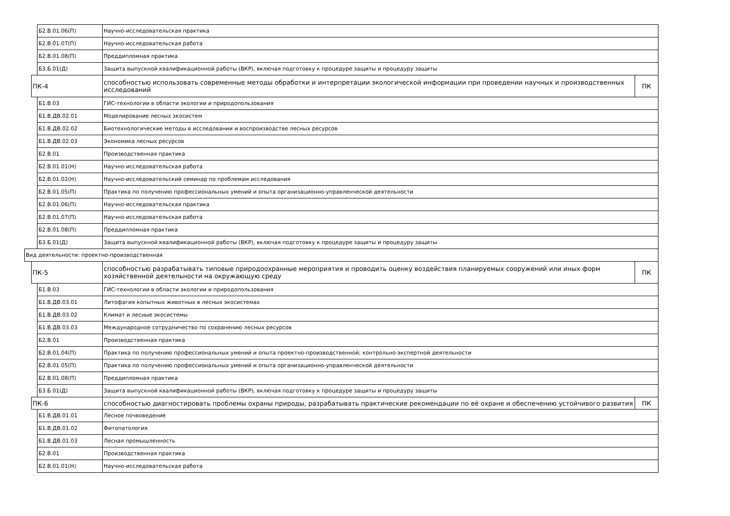| | | Б2.В.01.06(П) | Научно-исследовательская практика | |
| | | Б2.В.01.07(П) | Научно-исследовательская работа | |
| | | Б2.В.01.08(П) | Преддипломная практика | |
| | | Б3.Б.01(Д) | Защита выпускной квалификационной работы (ВКР), включая подготовку к процедуре защиты и процедуру защиты | |
| | ПК-4 | | способностью использовать современные методы обработки и интерпретации экологической информации при проведении научных и производственных исследований | ПК |
| | | Б1.В.03 | ГИС-технологии в области экологии и природопользования | |
| | | Б1.В.ДВ.02.01 | Моделирование лесных экосистем | |
| | | Б1.В.ДВ.02.02 | Биотехнологические методы в исследовании и воспроизводстве лесных ресурсов | |
| | | Б1.В.ДВ.02.03 | Экономика лесных ресурсов | |
| | | Б2.В.01 | Производственная практика | |
| | | Б2.В.01.01(Н) | Научно-исследовательская работа | |
| | | Б2.В.01.02(Н) | Научно-исследовательский семинар по проблемам исследования | |
| | | Б2.В.01.05(П) | Практика по получению профессиональных умений и опыта организационно-управленческой деятельности | |
| | | Б2.В.01.06(П) | Научно-исследовательская практика | |
| | | Б2.В.01.07(П) | Научно-исследовательская работа | |
| | | Б2.В.01.08(П) | Преддипломная практика | |
| | | Б3.Б.01(Д) | Защита выпускной квалификационной работы (ВКР), включая подготовку к процедуре защиты и процедуру защиты | |
| Вид деятельности: проектно-производственная | | | | |
| | ПК-5 | | способностью разрабатывать типовые природоохранные мероприятия и проводить оценку воздействия планируемых сооружений или иных форм хозяйственной деятельности на окружающую среду | ПК |
| | | Б1.В.03 | ГИС-технологии в области экологии и природопользования | |
| | | Б1.В.ДВ.03.01 | Литофагия копытных животных в лесных экосистемах | |
| | | Б1.В.ДВ.03.02 | Климат и лесные экосистемы | |
| | | Б1.В.ДВ.03.03 | Международное сотрудничество по сохранению лесных ресурсов | |
| | | Б2.В.01 | Производственная практика | |
| | | Б2.В.01.04(П) | Практика по получению профессиональных умений и опыта проектно-производственной; контрольно-экспертной деятельности | |
| | | Б2.В.01.05(П) | Практика по получению профессиональных умений и опыта организационно-управленческой деятельности | |
| | | Б2.В.01.08(П) | Преддипломная практика | |
| | | Б3.Б.01(Д) | Защита выпускной квалификационной работы (ВКР), включая подготовку к процедуре защиты и процедуру защиты | |
| | ПК-6 | | способностью диагностировать проблемы охраны природы, разрабатывать практические рекомендации по её охране и обеспечению устойчивого развития | ПК |
| | | Б1.В.ДВ.01.01 | Лесное почвоведение | |
| | | Б1.В.ДВ.01.02 | Фитопатология | |
| | | Б1.В.ДВ.01.03 | Лесная промышленность | |
| | | Б2.В.01 | Производственная практика | |
| | | Б2.В.01.01(Н) | Научно-исследовательская работа | |